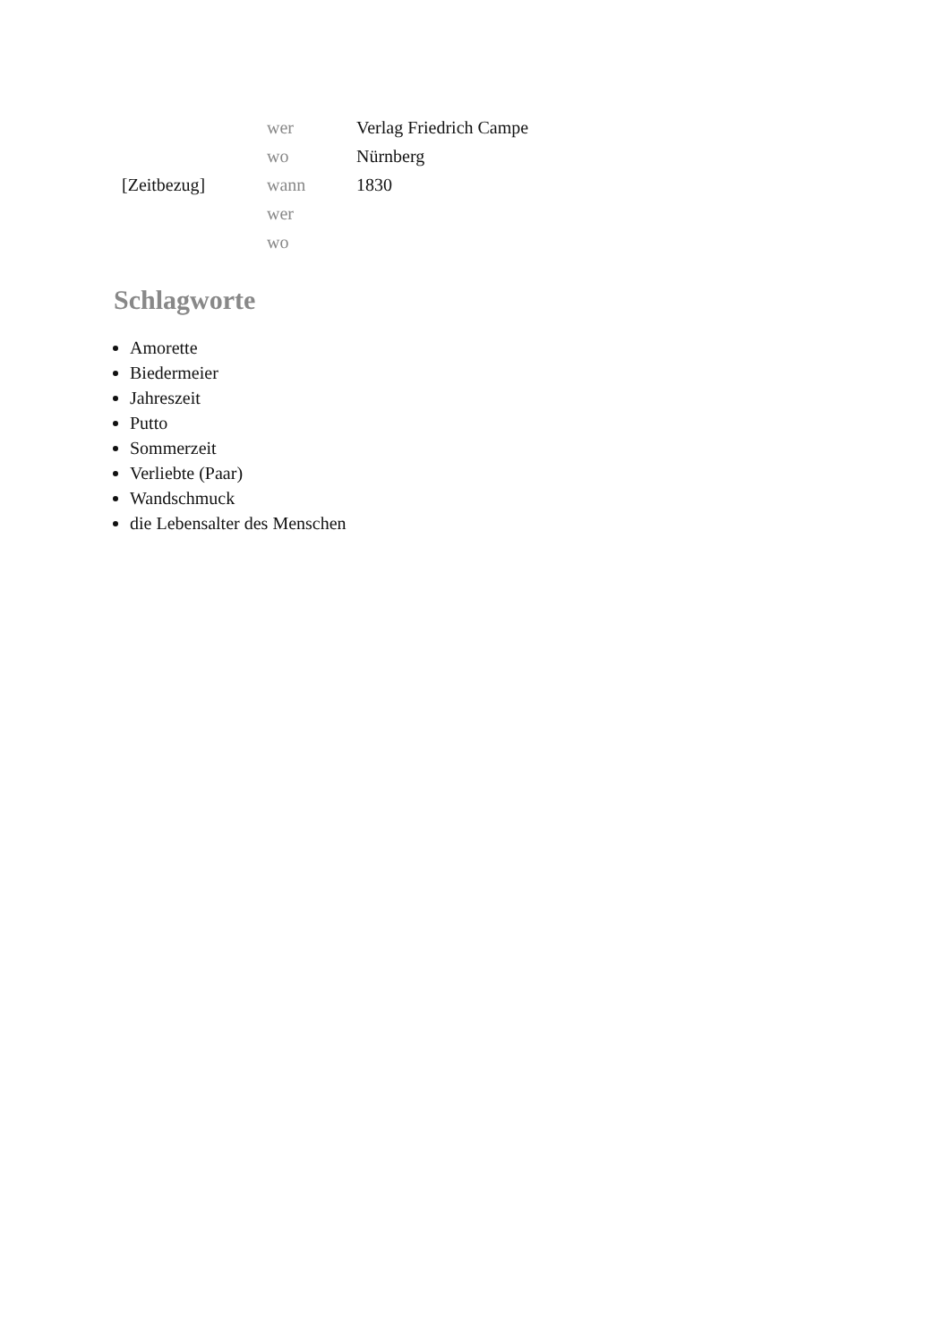| | wer | Verlag Friedrich Campe |
| | wo | Nürnberg |
| [Zeitbezug] | wann | 1830 |
| | wer | |
| | wo | |
Schlagworte
Amorette
Biedermeier
Jahreszeit
Putto
Sommerzeit
Verliebte (Paar)
Wandschmuck
die Lebensalter des Menschen